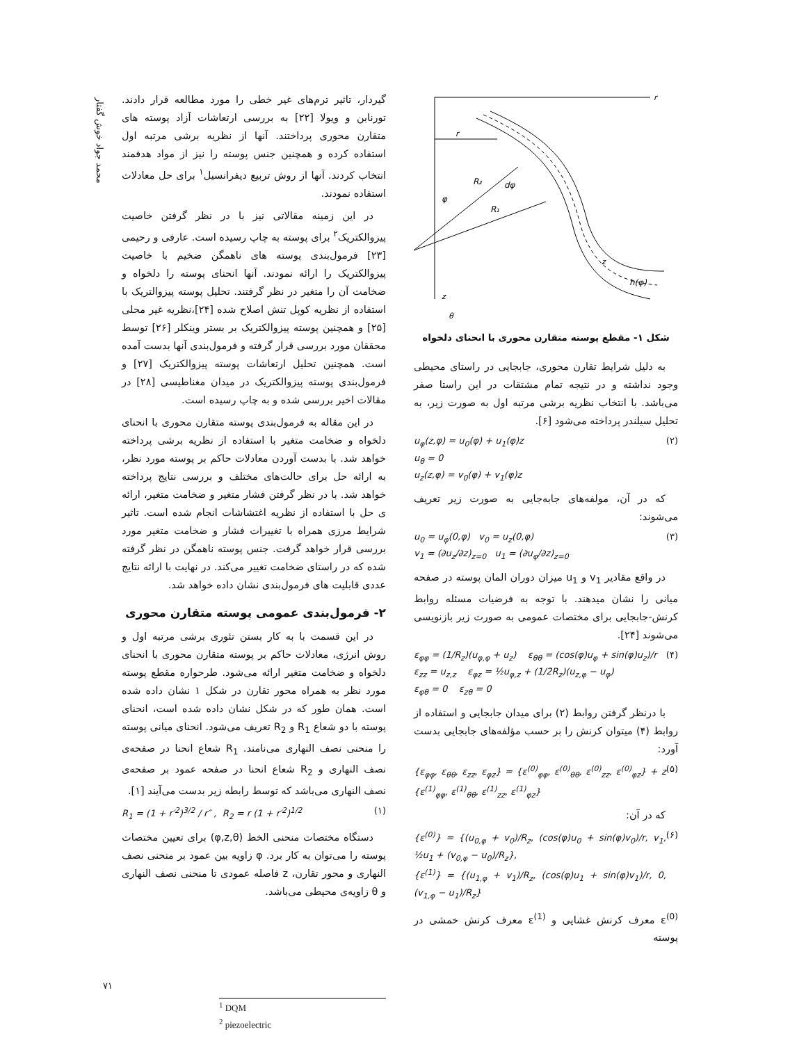محمد جواد خوش گفتار
گیردار، تاثیر ترم‌های غیر خطی را مورد مطالعه قرار دادند. تورنابن و ویولا [۲۲] به بررسی ارتعاشات آزاد پوسته های متقارن محوری پرداختند. آنها از نظریه برشی مرتبه اول استفاده کرده و همچنین جنس پوسته را نیز از مواد هدفمند انتخاب کردند. آنها از روش تربیع دیفرانسیل<sup>۱</sup> برای حل معادلات استفاده نمودند.
در این زمینه مقالاتی نیز با در نظر گرفتن خاصیت پیزوالکتریک<sup>۲</sup> برای پوسته به چاپ رسیده است. عارفی و رحیمی [۲۳] فرمول‌بندی پوسته های ناهمگن ضخیم با خاصیت پیزوالکتریک را ارائه نمودند. آنها انحنای پوسته را دلخواه و ضخامت آن را متغیر در نظر گرفتند. تحلیل پوسته پیزوالتریک با استفاده از نظریه کوپل تنش اصلاح شده [۲۴]،نظریه غیر محلی [۲۵] و همچنین پوسته پیزوالکتریک بر بستر وینکلر [۲۶] توسط محققان مورد بررسی قرار گرفته و فرمول‌بندی آنها بدست آمده است. همچنین تحلیل ارتعاشات پوسته پیزوالکتریک [۲۷] و فرمول‌بندی پوسته پیزوالکتریک در میدان مغناطیسی [۲۸] در مقالات اخیر بررسی شده و به چاپ رسیده است.
در این مقاله به فرمول‌بندی پوسته متقارن محوری با انحنای دلخواه و ضخامت متغیر با استفاده از نظریه برشی پرداخته خواهد شد. با بدست آوردن معادلات حاکم بر پوسته مورد نظر، به ارائه حل برای حالت‌های مختلف و بررسی نتایج پرداخته خواهد شد. با در نظر گرفتن فشار متغیر و ضخامت متغیر، ارائه ی حل با استفاده از نظریه اغتشاشات انجام شده است. تاثیر شرایط مرزی همراه با تغییرات فشار و ضخامت متغیر مورد بررسی قرار خواهد گرفت. جنس پوسته ناهمگن در نظر گرفته شده که در راستای ضخامت تغییر می‌کند. در نهایت با ارائه نتایج عددی قابلیت های فرمول‌بندی نشان داده خواهد شد.
۲- فرمول‌بندی عمومی پوسته متقارن محوری
در این قسمت با به کار بستن تئوری برشی مرتبه اول و روش انرژی، معادلات حاکم بر پوسته متقارن محوری با انحنای دلخواه و ضخامت متغیر ارائه می‌شود. طرحواره مقطع پوسته مورد نظر به همراه محور تقارن در شکل ۱ نشان داده شده است. همان طور که در شکل نشان داده شده است، انحنای پوسته با دو شعاع R<sub>1</sub> و R<sub>2</sub> تعریف می‌شود. انحنای میانی پوسته را منحنی نصف النهاری می‌نامند. R<sub>1</sub> شعاع انحنا در صفحه‌ی نصف النهاری و R<sub>2</sub> شعاع انحنا در صفحه عمود بر صفحه‌ی نصف النهاری می‌باشد که توسط رابطه زیر بدست می‌آیند [۱].
R<sub>1</sub> = (1 + r′<sup>2</sup>)<sup>3/2</sup> / r″ , R<sub>2</sub> = r (1 + r′<sup>2</sup>)<sup>1/2</sup> (۱)
دستگاه مختصات منحنی الخط (φ,z,θ) برای تعیین مختصات پوسته را می‌توان به کار برد. φ زاویه بین عمود بر منحنی نصف النهاری و محور تقارن، z فاصله عمودی تا منحنی نصف النهاری و θ زاویه‌ی محیطی می‌باشد.
<sup>1</sup> DQM
<sup>2</sup> piezoelectric
r
z
r
R₂
R₁
dφ
φ
h(φ)
z
θ
شکل ۱- مقطع پوسته متقارن محوری با انحنای دلخواه
به دلیل شرایط تقارن محوری، جابجایی در راستای محیطی وجود نداشته و در نتیجه تمام مشتقات در این راستا صفر می‌باشد. با انتخاب نظریه برشی مرتبه اول به صورت زیر، به تحلیل سیلندر پرداخته می‌شود [۶].
u<sub>φ</sub>(z,φ) = u<sub>0</sub>(φ) + u<sub>1</sub>(φ)z
u<sub>θ</sub> = 0
u<sub>z</sub>(z,φ) = v<sub>0</sub>(φ) + v<sub>1</sub>(φ)z (۲)
که در آن، مولفه‌های جابه‌جایی به صورت زیر تعریف می‌شوند:
u<sub>0</sub> = u<sub>φ</sub>(0,φ) v<sub>0</sub> = u<sub>z</sub>(0,φ)
v<sub>1</sub> = (∂u<sub>z</sub>/∂z)<sub>z=0</sub> u<sub>1</sub> = (∂u<sub>φ</sub>/∂z)<sub>z=0</sub> (۳)
در واقع مقادیر v<sub>1</sub> و u<sub>1</sub> میزان دوران المان پوسته در صفحه میانی را نشان میدهند. با توجه به فرضیات مسئله روابط کرنش-جابجایی برای مختصات عمومی به صورت زیر بازنویسی می‌شوند [۲۴].
ε<sub>φφ</sub> = (1/R<sub>z</sub>)(u<sub>φ,φ</sub> + u<sub>z</sub>) ε<sub>θθ</sub> = (cos(φ)u<sub>φ</sub> + sin(φ)u<sub>z</sub>)/r
ε<sub>zz</sub> = u<sub>z,z</sub> ε<sub>φz</sub> = ½u<sub>φ,z</sub> + (1/2R<sub>z</sub>)(u<sub>z,φ</sub> − u<sub>φ</sub>)
ε<sub>φθ</sub> = 0 ε<sub>zθ</sub> = 0 (۴)
با درنظر گرفتن روابط (۲) برای میدان جابجایی و استفاده از روابط (۴) میتوان کرنش را بر حسب مؤلفه‌های جابجایی بدست آورد:
{ε<sub>φφ</sub>, ε<sub>θθ</sub>, ε<sub>zz</sub>, ε<sub>φz</sub>} = {ε<sup>(0)</sup><sub>φφ</sub>, ε<sup>(0)</sup><sub>θθ</sub>, ε<sup>(0)</sup><sub>zz</sub>, ε<sup>(0)</sup><sub>φz</sub>} + z {ε<sup>(1)</sup><sub>φφ</sub>, ε<sup>(1)</sup><sub>θθ</sub>, ε<sup>(1)</sup><sub>zz</sub>, ε<sup>(1)</sup><sub>φz</sub>} (۵)
که در آن:
{ε<sup>(0)</sup>} = {(u<sub>0,φ</sub> + v<sub>0</sub>)/R<sub>z</sub>, (cos(φ)u<sub>0</sub> + sin(φ)v<sub>0</sub>)/r, v<sub>1</sub>, ½u<sub>1</sub> + (v<sub>0,φ</sub> − u<sub>0</sub>)/R<sub>z</sub>},
{ε<sup>(1)</sup>} = {(u<sub>1,φ</sub> + v<sub>1</sub>)/R<sub>z</sub>, (cos(φ)u<sub>1</sub> + sin(φ)v<sub>1</sub>)/r, 0, (v<sub>1,φ</sub> − u<sub>1</sub>)/R<sub>z</sub>} (۶)
ε<sup>(0)</sup> معرف کرنش غشایی و ε<sup>(1)</sup> معرف کرنش خمشی در پوسته
۷۱